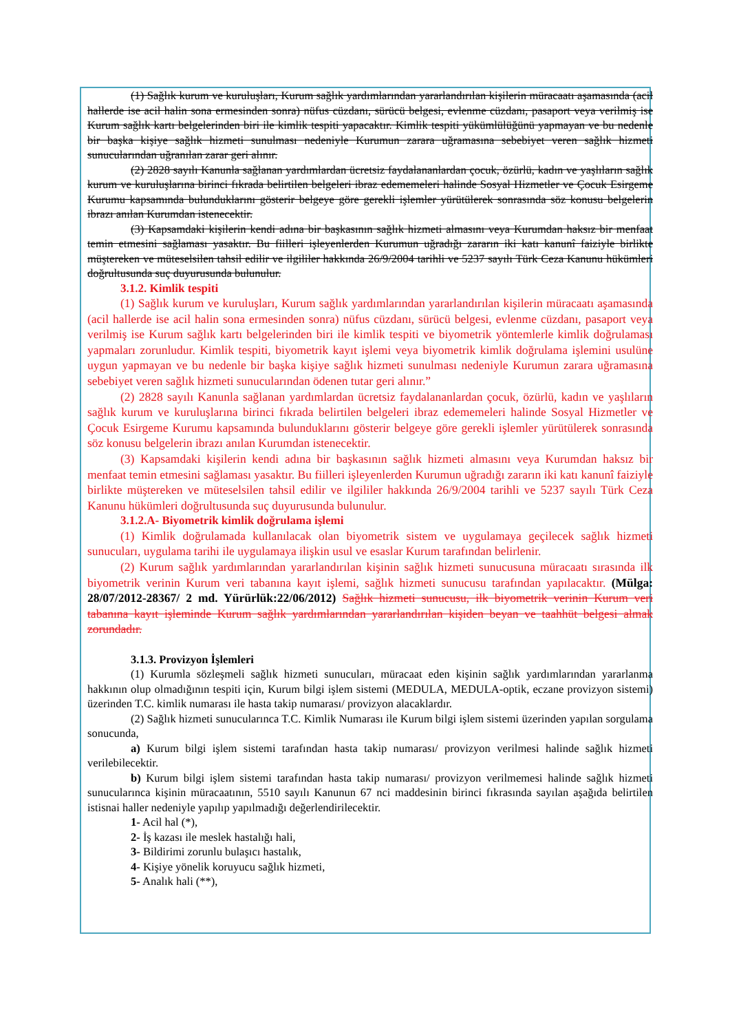(1) Sağlık kurum ve kuruluşları, Kurum sağlık yardımlarından yararlandırılan kişilerin müracaatı aşamasında (acil hallerde ise acil halin sona ermesinden sonra) nüfus cüzdanı, sürücü belgesi, evlenme cüzdanı, pasaport veya verilmiş ise Kurum sağlık kartı belgelerinden biri ile kimlik tespiti yapacaktır. Kimlik tespiti yükümlülüğünü yapmayan ve bu nedenle bir başka kişiye sağlık hizmeti sunulması nedeniyle Kurumun zarara uğramasına sebebiyet veren sağlık hizmeti sunucularından uğranılan zarar geri alınır.
(2) 2828 sayılı Kanunla sağlanan yardımlardan ücretsiz faydalananlardan çocuk, özürlü, kadın ve yaşlıların sağlık kurum ve kuruluşlarına birinci fıkrada belirtilen belgeleri ibraz edememeleri halinde Sosyal Hizmetler ve Çocuk Esirgeme Kurumu kapsamında bulunduklarını gösterir belgeye göre gerekli işlemler yürütülerek sonrasında söz konusu belgelerin ibrazı anılan Kurumdan istenecektir.
(3) Kapsamdaki kişilerin kendi adına bir başkasının sağlık hizmeti almasını veya Kurumdan haksız bir menfaat temin etmesini sağlaması yasaktır. Bu fiilleri işleyenlerden Kurumun uğradığı zararın iki katı kanunî faiziyle birlikte müştereken ve müteselsilen tahsil edilir ve ilgililer hakkında 26/9/2004 tarihli ve 5237 sayılı Türk Ceza Kanunu hükümleri doğrultusunda suç duyurusunda bulunulur.
3.1.2. Kimlik tespiti
(1) Sağlık kurum ve kuruluşları, Kurum sağlık yardımlarından yararlandırılan kişilerin müracaatı aşamasında (acil hallerde ise acil halin sona ermesinden sonra) nüfus cüzdanı, sürücü belgesi, evlenme cüzdanı, pasaport veya verilmiş ise Kurum sağlık kartı belgelerinden biri ile kimlik tespiti ve biyometrik yöntemlerle kimlik doğrulaması yapmaları zorunludur. Kimlik tespiti, biyometrik kayıt işlemi veya biyometrik kimlik doğrulama işlemini usulüne uygun yapmayan ve bu nedenle bir başka kişiye sağlık hizmeti sunulması nedeniyle Kurumun zarara uğramasına sebebiyet veren sağlık hizmeti sunucularından ödenen tutar geri alınır.”
(2) 2828 sayılı Kanunla sağlanan yardımlardan ücretsiz faydalananlardan çocuk, özürlü, kadın ve yaşlıların sağlık kurum ve kuruluşlarına birinci fıkrada belirtilen belgeleri ibraz edememeleri halinde Sosyal Hizmetler ve Çocuk Esirgeme Kurumu kapsamında bulunduklarını gösterir belgeye göre gerekli işlemler yürütülerek sonrasında söz konusu belgelerin ibrazı anılan Kurumdan istenecektir.
(3) Kapsamdaki kişilerin kendi adına bir başkasının sağlık hizmeti almasını veya Kurumdan haksız bir menfaat temin etmesini sağlaması yasaktır. Bu fiilleri işleyenlerden Kurumun uğradığı zararın iki katı kanunî faiziyle birlikte müştereken ve müteselsilen tahsil edilir ve ilgililer hakkında 26/9/2004 tarihli ve 5237 sayılı Türk Ceza Kanunu hükümleri doğrultusunda suç duyurusunda bulunulur.
3.1.2.A- Biyometrik kimlik doğrulama işlemi
(1) Kimlik doğrulamada kullanılacak olan biyometrik sistem ve uygulamaya geçilecek sağlık hizmeti sunucuları, uygulama tarihi ile uygulamaya ilişkin usul ve esaslar Kurum tarafından belirlenir.
(2) Kurum sağlık yardımlarından yararlandırılan kişinin sağlık hizmeti sunucusuna müracaatı sırasında ilk biyometrik verinin Kurum veri tabanına kayıt işlemi, sağlık hizmeti sunucusu tarafından yapılacaktır. (Mülga: 28/07/2012-28367/ 2 md. Yürürlük:22/06/2012) Sağlık hizmeti sunucusu, ilk biyometrik verinin Kurum veri tabanına kayıt işleminde Kurum sağlık yardımlarından yararlandırılan kişiden beyan ve taahhüt belgesi almak zorundadır.
3.1.3. Provizyon İşlemleri
(1) Kurumla sözleşmeli sağlık hizmeti sunucuları, müracaat eden kişinin sağlık yardımlarından yararlanma hakkının olup olmadığının tespiti için, Kurum bilgi işlem sistemi (MEDULA, MEDULA-optik, eczane provizyon sistemi) üzerinden T.C. kimlik numarası ile hasta takip numarası/ provizyon alacaklardır.
(2) Sağlık hizmeti sunucularınca T.C. Kimlik Numarası ile Kurum bilgi işlem sistemi üzerinden yapılan sorgulama sonucunda,
a) Kurum bilgi işlem sistemi tarafından hasta takip numarası/ provizyon verilmesi halinde sağlık hizmeti verilebilecektir.
b) Kurum bilgi işlem sistemi tarafından hasta takip numarası/ provizyon verilmemesi halinde sağlık hizmeti sunucularınca kişinin müracaatının, 5510 sayılı Kanunun 67 nci maddesinin birinci fıkrasında sayılan aşağıda belirtilen istisnai haller nedeniyle yapılıp yapılmadığı değerlendirilecektir.
1- Acil hal (*),
2- İş kazası ile meslek hastalığı hali,
3- Bildirimi zorunlu bulaşıcı hastalık,
4- Kişiye yönelik koruyucu sağlık hizmeti,
5- Analık hali (**),